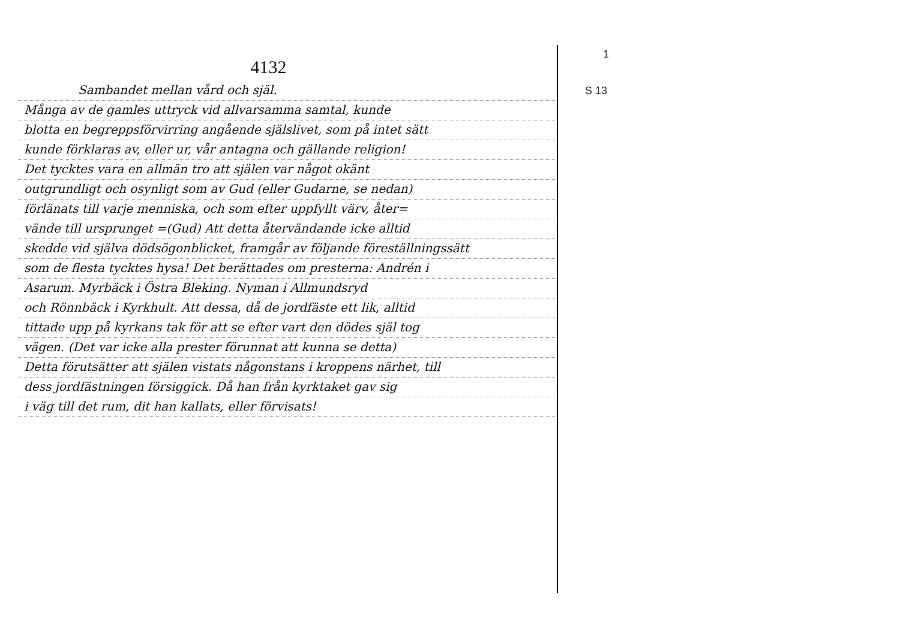4132
Sambandet mellan vård och själ.
Många av de gamles uttryck vid allvarsamma samtal, kunde
blotta en begreppsförvirring angående själslivet, som på intet sätt
kunde förklaras av, eller ur, vår antagna och gällande religion!
Det tycktes vara en allmän tro att själen var något okänt
outgrundligt och osynligt som av Gud (eller Gudarne, se nedan)
förlänats till varje menniska, och som efter uppfyllt värv, åter=
vände till ursprunget =(Gud) Att detta återvändande icke alltid
skedde vid själva dödsögonblicket, framgår av följande föreställningssätt
som de flesta tycktes hysa! Det berättades om presterna: Andrén i
Asarum. Myrbäck i Östra Bleking. Nyman i Allmundsryd
och Rönnbäck i Kyrkhult. Att dessa, då de jordfäste ett lik, alltid
tittade upp på kyrkans tak för att se efter vart den dödes själ tog
vägen. (Det var icke alla prester förunnat att kunna se detta)
Detta förutsätter att själen vistats någonstans i kroppens närhet, till
dess jordfästningen försiggick. Då han från kyrktaket gav sig
i väg till det rum, dit han kallats, eller förvisats!
1
S 13